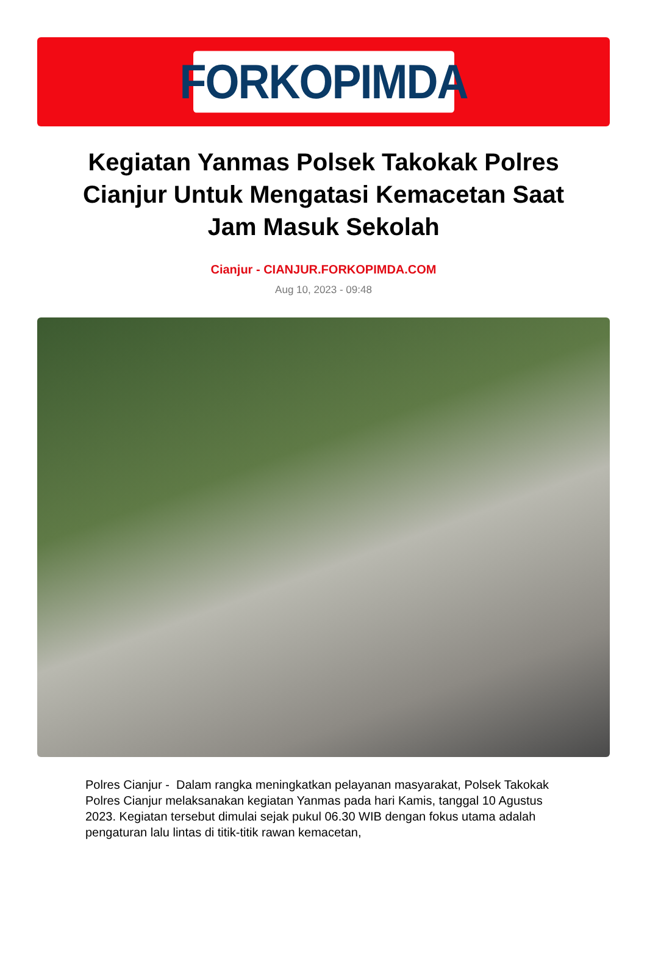FORKOPIMDA
Kegiatan Yanmas Polsek Takokak Polres Cianjur Untuk Mengatasi Kemacetan Saat Jam Masuk Sekolah
Cianjur - CIANJUR.FORKOPIMDA.COM
Aug 10, 2023 - 09:48
Polres Cianjur - Dalam rangka meningkatkan pelayanan masyarakat, Polsek Takokak Polres Cianjur melaksanakan kegiatan Yanmas pada hari Kamis, tanggal 10 Agustus 2023. Kegiatan tersebut dimulai sejak pukul 06.30 WIB dengan fokus utama adalah pengaturan lalu lintas di titik-titik rawan kemacetan,